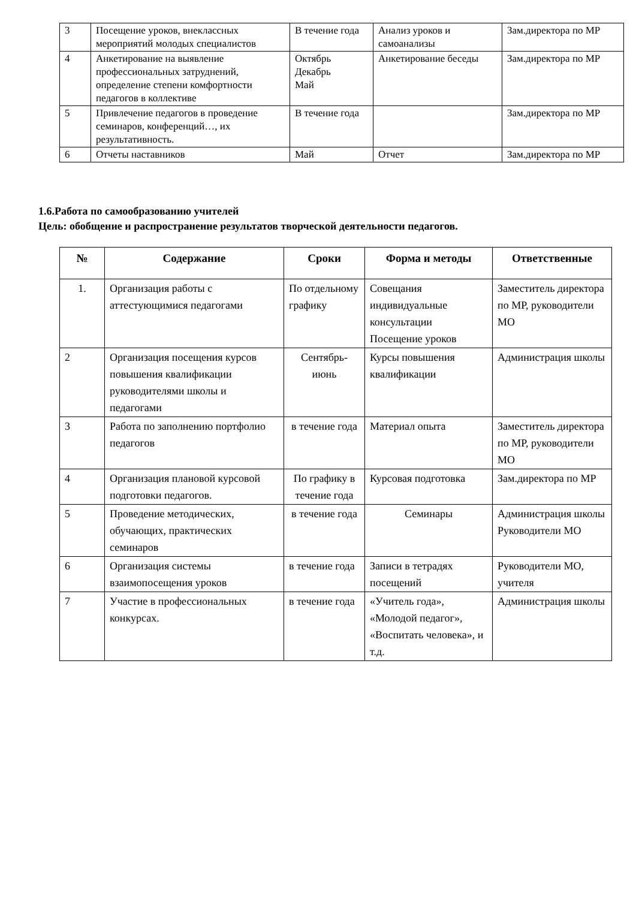| 3 | Посещение уроков, внеклассных мероприятий молодых специалистов | В течение года | Анализ уроков и самоанализы | Зам.директора по МР |
| 4 | Анкетирование на выявление профессиональных затруднений, определение степени комфортности педагогов в коллективе | Октябрь Декабрь Май | Анкетирование беседы | Зам.директора по МР |
| 5 | Привлечение педагогов в проведение семинаров, конференций…, их результативность. | В течение года | | Зам.директора по МР |
| 6 | Отчеты наставников | Май | Отчет | Зам.директора по МР |
1.6.Работа по самообразованию учителей
Цель: обобщение и распространение результатов творческой деятельности педагогов.
| № | Содержание | Сроки | Форма и методы | Ответственные |
| --- | --- | --- | --- | --- |
| 1. | Организация работы с аттестующимися педагогами | По отдельному графику | Совещания индивидуальные консультации Посещение уроков | Заместитель директора по МР, руководители МО |
| 2 | Организация посещения курсов повышения квалификации руководителями школы и педагогами | Сентябрь-июнь | Курсы повышения квалификации | Администрация школы |
| 3 | Работа по заполнению портфолио педагогов | в течение года | Материал опыта | Заместитель директора по МР, руководители МО |
| 4 | Организация плановой курсовой подготовки педагогов. | По графику в течение года | Курсовая подготовка | Зам.директора по МР |
| 5 | Проведение методических, обучающих, практических семинаров | в течение года | Семинары | Администрация школы Руководители МО |
| 6 | Организация системы взаимопосещения уроков | в течение года | Записи в тетрадях посещений | Руководители МО, учителя |
| 7 | Участие в профессиональных конкурсах. | в течение года | «Учитель года», «Молодой педагог», «Воспитать человека», и т.д. | Администрация школы |